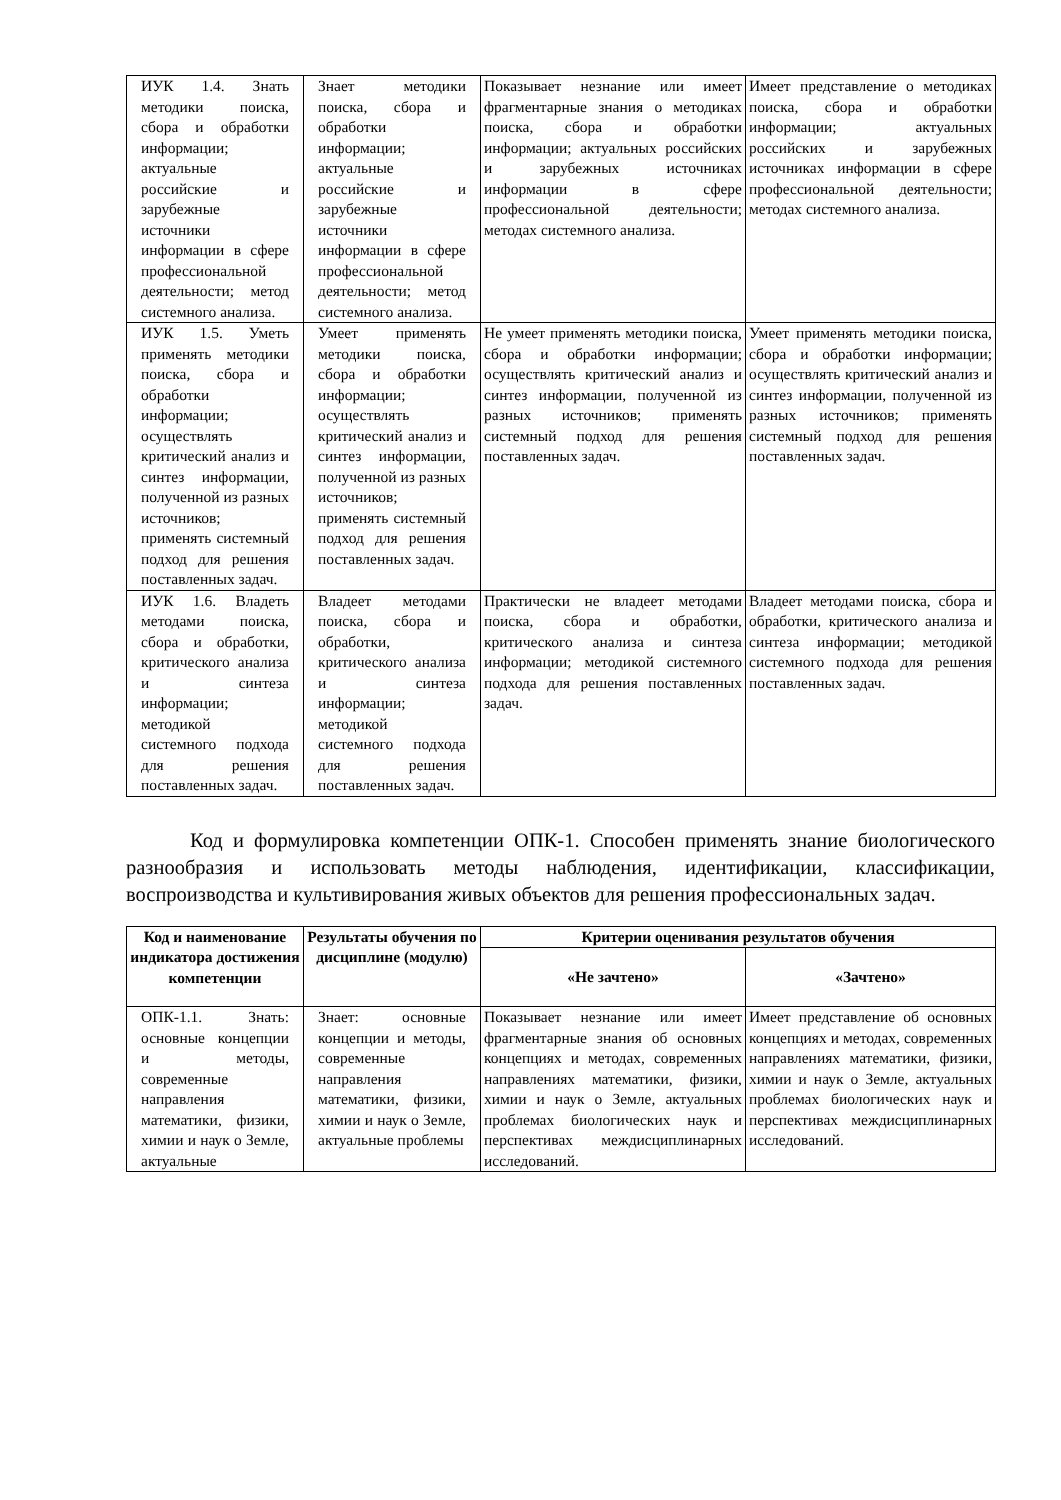| ИУК 1.4. Знать методики поиска, сбора и обработки информации; актуальные российские и зарубежные источники информации в сфере профессиональной деятельности; метод системного анализа. | Знает методики поиска, сбора и обработки информации; актуальные российские и зарубежные источники информации в сфере профессиональной деятельности; метод системного анализа. | Показывает незнание или имеет фрагментарные знания о методиках поиска, сбора и обработки информации; актуальных российских и зарубежных источниках информации в сфере профессиональной деятельности; методах системного анализа. | Имеет представление о методиках поиска, сбора и обработки информации; актуальных российских и зарубежных источниках информации в сфере профессиональной деятельности; методах системного анализа. |
| ИУК 1.5. Уметь применять методики поиска, сбора и обработки информации; осуществлять критический анализ и синтез информации, полученной из разных источников; применять системный подход для решения поставленных задач. | Умеет применять методики поиска, сбора и обработки информации; осуществлять критический анализ и синтез информации, полученной из разных источников; применять системный подход для решения поставленных задач. | Не умеет применять методики поиска, сбора и обработки информации; осуществлять критический анализ и синтез информации, полученной из разных источников; применять системный подход для решения поставленных задач. | Умеет применять методики поиска, сбора и обработки информации; осуществлять критический анализ и синтез информации, полученной из разных источников; применять системный подход для решения поставленных задач. |
| ИУК 1.6. Владеть методами поиска, сбора и обработки, критического анализа и синтеза информации; методикой системного подхода для решения поставленных задач. | Владеет методами поиска, сбора и обработки, критического анализа и синтеза информации; методикой системного подхода для решения поставленных задач. | Практически не владеет методами поиска, сбора и обработки, критического анализа и синтеза информации; методикой системного подхода для решения поставленных задач. | Владеет методами поиска, сбора и обработки, критического анализа и синтеза информации; методикой системного подхода для решения поставленных задач. |
Код и формулировка компетенции ОПК-1. Способен применять знание биологического разнообразия и использовать методы наблюдения, идентификации, классификации, воспроизводства и культивирования живых объектов для решения профессиональных задач.
| Код и наименование индикатора достижения компетенции | Результаты обучения по дисциплине (модулю) | Критерии оценивания результатов обучения | |
| --- | --- | --- | --- |
| | | «Не зачтено» | «Зачтено» |
| ОПК-1.1. Знать: основные концепции и методы, современные направления математики, физики, химии и наук о Земле, актуальные | Знает: основные концепции и методы, современные направления математики, физики, химии и наук о Земле, актуальные проблемы | Показывает незнание или имеет фрагментарные знания об основных концепциях и методах, современных направлениях математики, физики, химии и наук о Земле, актуальных проблемах биологических наук и перспективах междисциплинарных исследований. | Имеет представление об основных концепциях и методах, современных направлениях математики, физики, химии и наук о Земле, актуальных проблемах биологических наук и перспективах междисциплинарных исследований. |